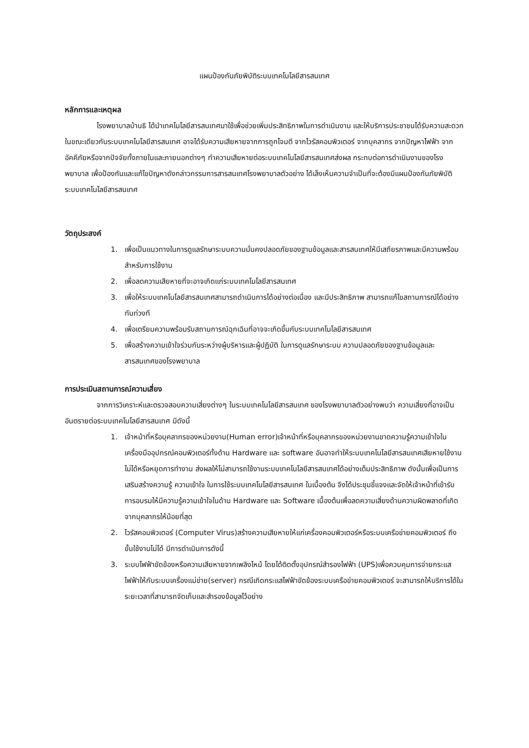แผนป้องกันภัยพิบัติระบบเทคโนโลยีสารสนเทศ
หลักการและเหตุผล
โรงพยาบาลบ้านธิ ได้นำเทคโนโลยีสารสนเทศมาใช้เพื่อช่วยเพิ่มประสิทธิภาพในการดำเนินงาน และให้บริการประชาชนได้รับความสะดวก ในขณะเดียวกันระบบเทคโนโลยีสารสนเทศ อาจได้รับความเสียหายจากการถูกโจมตี จากไวรัสคอมพิวเตอร์ จากบุคลากร จากปัญหาไฟฟ้า จากอัคคีภัยหรือจากปัจจัยทั้งภายในและภายนอกต่างๆ ทำความเสียหายต่อระบบเทคโนโลยีสารสนเทศส่งผล กระทบต่อการดำเนินงานของโรงพยาบาล เพื่อป้องกันและแก้ไขปัญหาดังกล่าวกรรมการสารสนเทศโรงพยาบาลตัวอย่าง ได้เล็งเห็นความจำเป็นที่จะต้องมีแผนป้องกันภัยพิบัติระบบเทคโนโลยีสารสนเทศ
วัตถุประสงค์
1. เพื่อเป็นแนวทางในการดูแลรักษาระบบความมั่นคงปลอดภัยของฐานข้อมูลและสารสนเทศให้มีเสถียรภาพและมีความพร้อมสำหรับการใช้งาน
2. เพื่อลดความเสียหายที่จะอาจเกิดแก่ระบบเทคโนโลยีสารสนเทศ
3. เพื่อให้ระบบเทคโนโลยีสารสนเทศสามารถดำเนินการได้อย่างต่อเนื่อง และมีประสิทธิภาพ สามารถแก้ไขสถานการณ์ได้อย่างทันท่วงที
4. เพื่อเตรียมความพร้อมรับสถานการณ์ฉุกเฉินที่อาจจะเกิดขึ้นกับระบบเทคโนโลยีสารสนเทศ
5. เพื่อสร้างความเข้าใจร่วมกันระหว่างผู้บริหารและผู้ปฏิบัติ ในการดูแลรักษาระบบ ความปลอดภัยของฐานข้อมูลและสารสนเทศของโรงพยาบาล
การประเมินสถานการณ์ความเสี่ยง
จากการวิเคราะห์และตรวจสอบความเสี่ยงต่างๆ ในระบบเทคโนโลยีสารสนเทศ ของโรงพยาบาลตัวอย่างพบว่า ความเสี่ยงที่อาจเป็นอันตรายต่อระบบเทคโนโลยีสารสนเทศ มีดังนี้
1. เจ้าหน้าที่หรือบุคลากรของหน่วยงาน(Human error)เจ้าหน้าที่หรือบุคลากรของหน่วยงานขาดความรู้ความเข้าใจในเครื่องมืออุปกรณ์คอมพิวเตอร์ทั้งด้าน Hardware และ software อันอาจทำให้ระบบเทคโนโลยีสารสนเทศเสียหายใช้งานไม่ได้หรือหยุดการทำงาน ส่งผลให้ไม่สามารถใช้งานระบบเทคโนโลยีสารสนเทศได้อย่างเต็มประสิทธิภาพ ดังนั้นเพื่อเป็นการเสริมสร้างความรู้ ความเข้าใจ ในการใช้ระบบเทคโนโลยีสารสนเทศ ในเบื้องต้น จึงได้ประชุมชี้แจงและจัดให้เจ้าหน้าที่เข้ารับการอบรมให้มีความรู้ความเข้าใจในด้าน Hardware และ Software เบื้องต้นเพื่อลดความเสี่ยงด้านความผิดพลาดที่เกิดจากบุคลากรให้น้อยที่สุด
2. ไวรัสคอมพิวเตอร์ (Computer Virus)สร้างความเสียหายให้แก่เครื่องคอมพิวเตอร์หรือระบบเครือข่ายคอมพิวเตอร์ ถึงขั้นใช้งานไม่ได้ มีการดำเนินการดังนี้
3. ระบบไฟฟ้าขัดข้องหรือความเสียหายจากเพลิงไหม้ โดยได้ติดตั้งอุปกรณ์สำรองไฟฟ้า (UPS)เพื่อควบคุมการจ่ายกระแสไฟฟ้าให้กับระบบเครื่องแม่ข่าย(server) กรณีเกิดกระแสไฟฟ้าขัดข้องระบบเครือข่ายคอมพิวเตอร์ จะสามารถให้บริการได้ในระยะเวลาที่สามารถจัดเก็บและสำรองข้อมูลไว้อย่าง